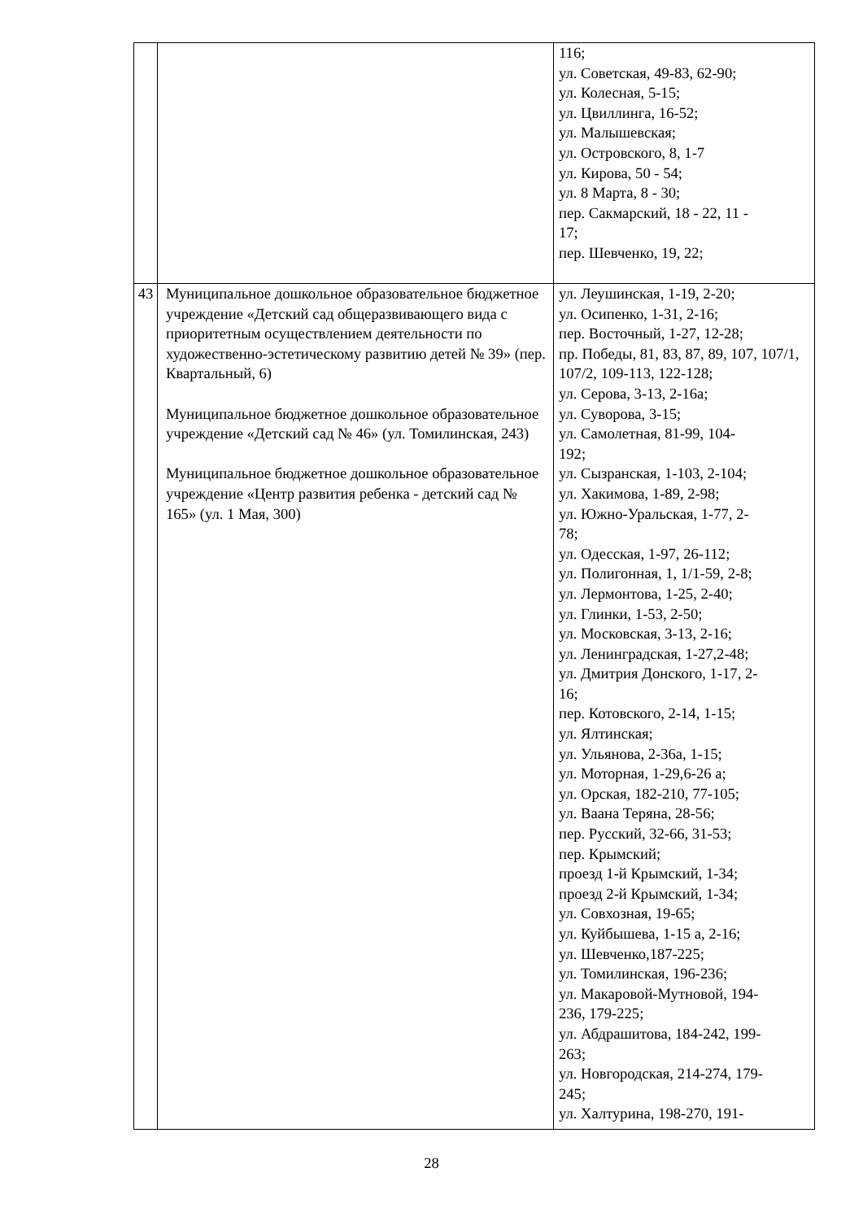| | | 116; ул. Советская, 49-83, 62-90; ул. Колесная, 5-15; ул. Цвиллинга, 16-52; ул. Малышевская; ул. Островского, 8, 1-7 ул. Кирова, 50 - 54; ул. 8 Марта, 8 - 30; пер. Сакмарский, 18 - 22, 11 - 17; пер. Шевченко, 19, 22; |
| 43 | Муниципальное дошкольное образовательное бюджетное учреждение «Детский сад общеразвивающего вида с приоритетным осуществлением деятельности по художественно-эстетическому развитию детей № 39» (пер. Квартальный, 6) Муниципальное бюджетное дошкольное образовательное учреждение «Детский сад № 46» (ул. Томилинская, 243) Муниципальное бюджетное дошкольное образовательное учреждение «Центр развития ребенка - детский сад № 165» (ул. 1 Мая, 300) | ул. Леушинская, 1-19, 2-20; ул. Осипенко, 1-31, 2-16; пер. Восточный, 1-27, 12-28; пр. Победы, 81, 83, 87, 89, 107, 107/1, 107/2, 109-113, 122-128; ул. Серова, 3-13, 2-16а; ул. Суворова, 3-15; ул. Самолетная, 81-99, 104- 192; ул. Сызранская, 1-103, 2-104; ул. Хакимова, 1-89, 2-98; ул. Южно-Уральская, 1-77, 2- 78; ул. Одесская, 1-97, 26-112; ул. Полигонная, 1, 1/1-59, 2-8; ул. Лермонтова, 1-25, 2-40; ул. Глинки, 1-53, 2-50; ул. Московская, 3-13, 2-16; ул. Ленинградская, 1-27,2-48; ул. Дмитрия Донского, 1-17, 2- 16; пер. Котовского, 2-14, 1-15; ул. Ялтинская; ул. Ульянова, 2-36а, 1-15; ул. Моторная, 1-29,6-26 а; ул. Орская, 182-210, 77-105; ул. Ваана Теряна, 28-56; пер. Русский, 32-66, 31-53; пер. Крымский; проезд 1-й Крымский, 1-34; проезд 2-й Крымский, 1-34; ул. Совхозная, 19-65; ул. Куйбышева, 1-15 а, 2-16; ул. Шевченко,187-225; ул. Томилинская, 196-236; ул. Макаровой-Мутновой, 194- 236, 179-225; ул. Абдрашитова, 184-242, 199- 263; ул. Новгородская, 214-274, 179- 245; ул. Халтурина, 198-270, 191- |
28